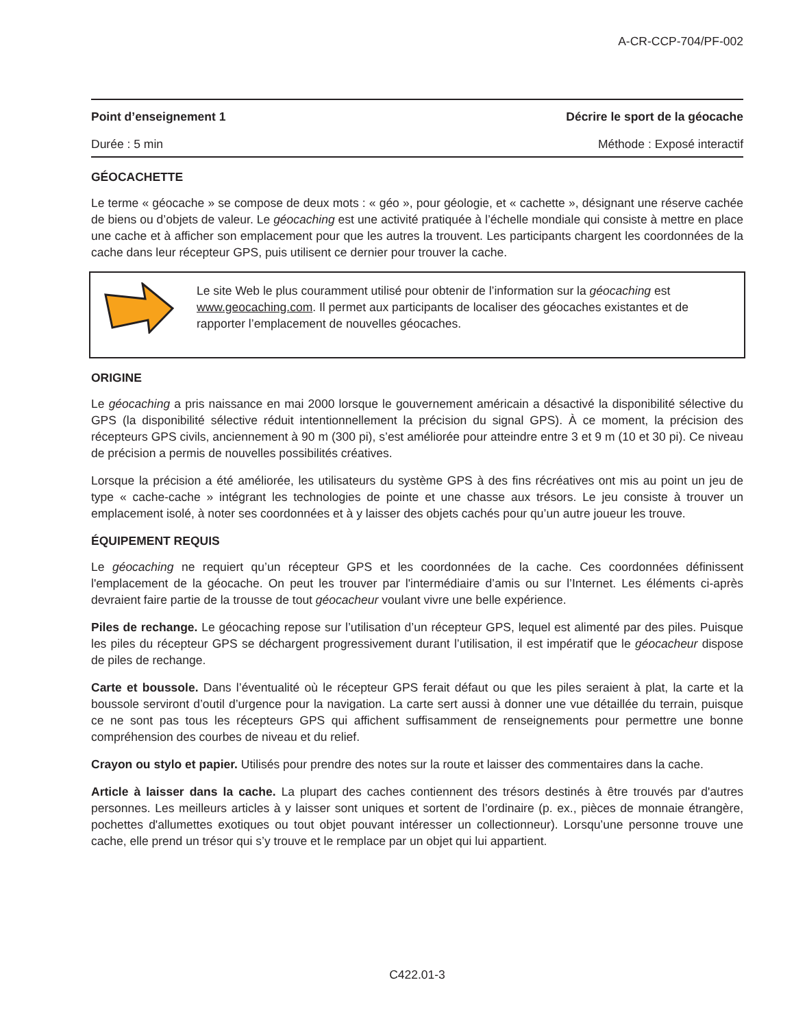A-CR-CCP-704/PF-002
Point d’enseignement 1 Décrire le sport de la géocache
Durée : 5 min Méthode : Exposé interactif
GÉOCACHETTE
Le terme « géocache » se compose de deux mots : « géo », pour géologie, et « cachette », désignant une réserve cachée de biens ou d’objets de valeur. Le géocaching est une activité pratiquée à l’échelle mondiale qui consiste à mettre en place une cache et à afficher son emplacement pour que les autres la trouvent. Les participants chargent les coordonnées de la cache dans leur récepteur GPS, puis utilisent ce dernier pour trouver la cache.
Le site Web le plus couramment utilisé pour obtenir de l’information sur la géocaching est www.geocaching.com. Il permet aux participants de localiser des géocaches existantes et de rapporter l’emplacement de nouvelles géocaches.
ORIGINE
Le géocaching a pris naissance en mai 2000 lorsque le gouvernement américain a désactivé la disponibilité sélective du GPS (la disponibilité sélective réduit intentionnellement la précision du signal GPS). À ce moment, la précision des récepteurs GPS civils, anciennement à 90 m (300 pi), s’est améliorée pour atteindre entre 3 et 9 m (10 et 30 pi). Ce niveau de précision a permis de nouvelles possibilités créatives.
Lorsque la précision a été améliorée, les utilisateurs du système GPS à des fins récréatives ont mis au point un jeu de type « cache-cache » intégrant les technologies de pointe et une chasse aux trésors. Le jeu consiste à trouver un emplacement isolé, à noter ses coordonnées et à y laisser des objets cachés pour qu’un autre joueur les trouve.
ÉQUIPEMENT REQUIS
Le géocaching ne requiert qu’un récepteur GPS et les coordonnées de la cache. Ces coordonnées définissent l'emplacement de la géocache. On peut les trouver par l'intermédiaire d’amis ou sur l’Internet. Les éléments ci-après devraient faire partie de la trousse de tout géocacheur voulant vivre une belle expérience.
Piles de rechange. Le géocaching repose sur l’utilisation d’un récepteur GPS, lequel est alimenté par des piles. Puisque les piles du récepteur GPS se déchargent progressivement durant l’utilisation, il est impératif que le géocacheur dispose de piles de rechange.
Carte et boussole. Dans l’éventualité où le récepteur GPS ferait défaut ou que les piles seraient à plat, la carte et la boussole serviront d’outil d’urgence pour la navigation. La carte sert aussi à donner une vue détaillée du terrain, puisque ce ne sont pas tous les récepteurs GPS qui affichent suffisamment de renseignements pour permettre une bonne compréhension des courbes de niveau et du relief.
Crayon ou stylo et papier. Utilisés pour prendre des notes sur la route et laisser des commentaires dans la cache.
Article à laisser dans la cache. La plupart des caches contiennent des trésors destinés à être trouvés par d'autres personnes. Les meilleurs articles à y laisser sont uniques et sortent de l’ordinaire (p. ex., pièces de monnaie étrangère, pochettes d'allumettes exotiques ou tout objet pouvant intéresser un collectionneur). Lorsqu’une personne trouve une cache, elle prend un trésor qui s’y trouve et le remplace par un objet qui lui appartient.
C422.01-3